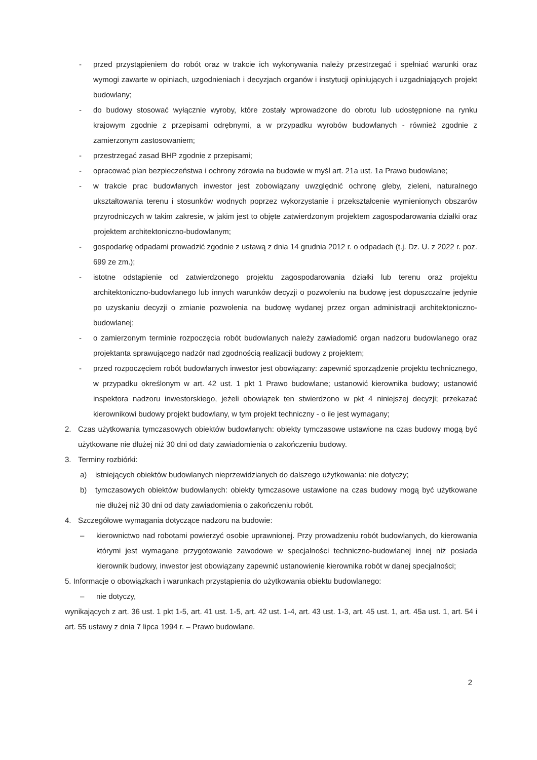- przed przystąpieniem do robót oraz w trakcie ich wykonywania należy przestrzegać i spełniać warunki oraz wymogi zawarte w opiniach, uzgodnieniach i decyzjach organów i instytucji opiniujących i uzgadniających projekt budowlany;
- do budowy stosować wyłącznie wyroby, które zostały wprowadzone do obrotu lub udostępnione na rynku krajowym zgodnie z przepisami odrębnymi, a w przypadku wyrobów budowlanych - również zgodnie z zamierzonym zastosowaniem;
- przestrzegać zasad BHP zgodnie z przepisami;
- opracować plan bezpieczeństwa i ochrony zdrowia na budowie w myśl art. 21a ust. 1a Prawo budowlane;
- w trakcie prac budowlanych inwestor jest zobowiązany uwzględnić ochronę gleby, zieleni, naturalnego ukształtowania terenu i stosunków wodnych poprzez wykorzystanie i przekształcenie wymienionych obszarów przyrodniczych w takim zakresie, w jakim jest to objęte zatwierdzonym projektem zagospodarowania działki oraz projektem architektoniczno-budowlanym;
- gospodarkę odpadami prowadzić zgodnie z ustawą z dnia 14 grudnia 2012 r. o odpadach (t.j. Dz. U. z 2022 r. poz. 699 ze zm.);
- istotne odstąpienie od zatwierdzonego projektu zagospodarowania działki lub terenu oraz projektu architektoniczno-budowlanego lub innych warunków decyzji o pozwoleniu na budowę jest dopuszczalne jedynie po uzyskaniu decyzji o zmianie pozwolenia na budowę wydanej przez organ administracji architektoniczno-budowlanej;
- o zamierzonym terminie rozpoczęcia robót budowlanych należy zawiadomić organ nadzoru budowlanego oraz projektanta sprawującego nadzór nad zgodnością realizacji budowy z projektem;
- przed rozpoczęciem robót budowlanych inwestor jest obowiązany: zapewnić sporządzenie projektu technicznego, w przypadku określonym w art. 42 ust. 1 pkt 1 Prawo budowlane; ustanowić kierownika budowy; ustanowić inspektora nadzoru inwestorskiego, jeżeli obowiązek ten stwierdzono w pkt 4 niniejszej decyzji; przekazać kierownikowi budowy projekt budowlany, w tym projekt techniczny - o ile jest wymagany;
2. Czas użytkowania tymczasowych obiektów budowlanych: obiekty tymczasowe ustawione na czas budowy mogą być użytkowane nie dłużej niż 30 dni od daty zawiadomienia o zakończeniu budowy.
3. Terminy rozbiórki:
a) istniejących obiektów budowlanych nieprzewidzianych do dalszego użytkowania: nie dotyczy;
b) tymczasowych obiektów budowlanych: obiekty tymczasowe ustawione na czas budowy mogą być użytkowane nie dłużej niż 30 dni od daty zawiadomienia o zakończeniu robót.
4. Szczegółowe wymagania dotyczące nadzoru na budowie:
– kierownictwo nad robotami powierzyć osobie uprawnionej. Przy prowadzeniu robót budowlanych, do kierowania którymi jest wymagane przygotowanie zawodowe w specjalności techniczno-budowlanej innej niż posiada kierownik budowy, inwestor jest obowiązany zapewnić ustanowienie kierownika robót w danej specjalności;
5. Informacje o obowiązkach i warunkach przystąpienia do użytkowania obiektu budowlanego:
– nie dotyczy,
wynikających z art. 36 ust. 1 pkt 1-5, art. 41 ust. 1-5, art. 42 ust. 1-4, art. 43 ust. 1-3, art. 45 ust. 1, art. 45a ust. 1, art. 54 i art. 55 ustawy z dnia 7 lipca 1994 r. – Prawo budowlane.
2